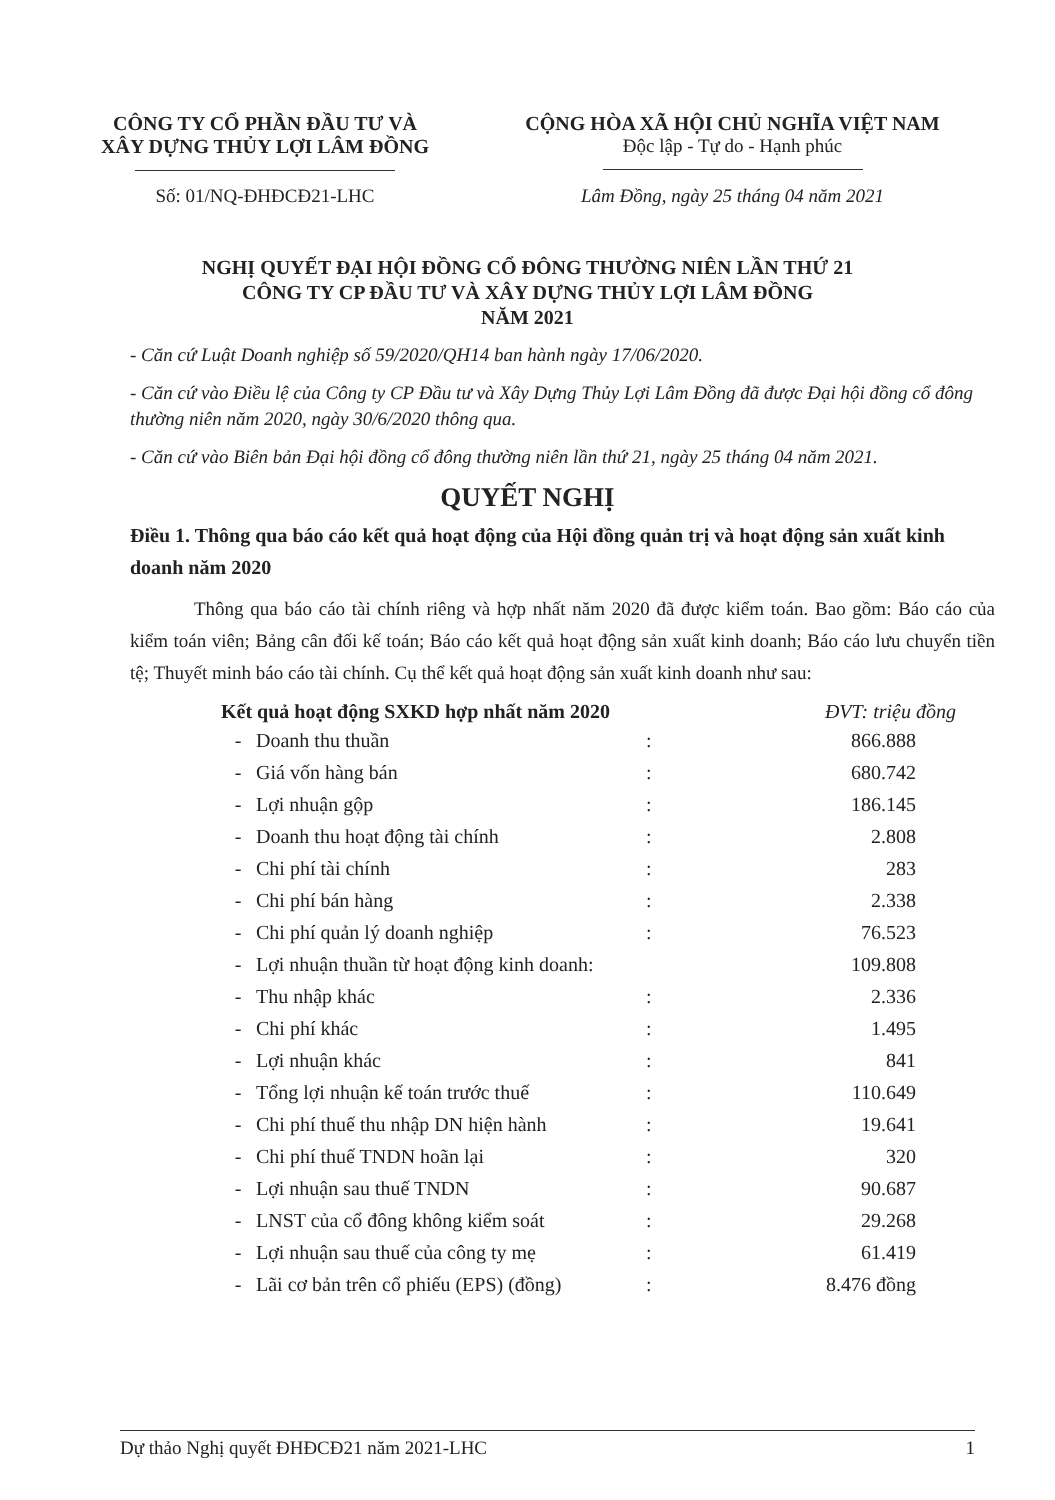CÔNG TY CỔ PHẦN ĐẦU TƯ VÀ
XÂY DỰNG THỦY LỢI LÂM ĐỒNG
CỘNG HÒA XÃ HỘI CHỦ NGHĨA VIỆT NAM
Độc lập - Tự do - Hạnh phúc
Số: 01/NQ-ĐHĐCĐ21-LHC Lâm Đồng, ngày 25 tháng 04 năm 2021
NGHỊ QUYẾT ĐẠI HỘI ĐỒNG CỔ ĐÔNG THƯỜNG NIÊN LẦN THỨ 21
CÔNG TY CP ĐẦU TƯ VÀ XÂY DỰNG THỦY LỢI LÂM ĐỒNG
NĂM 2021
- Căn cứ Luật Doanh nghiệp số 59/2020/QH14 ban hành ngày 17/06/2020.
- Căn cứ vào Điều lệ của Công ty CP Đầu tư và Xây Dựng Thủy Lợi Lâm Đồng đã được Đại hội đồng cổ đông thường niên năm 2020, ngày 30/6/2020 thông qua.
- Căn cứ vào Biên bản Đại hội đồng cổ đông thường niên lần thứ 21, ngày 25 tháng 04 năm 2021.
QUYẾT NGHỊ
Điều 1. Thông qua báo cáo kết quả hoạt động của Hội đồng quản trị và hoạt động sản xuất kinh doanh năm 2020
Thông qua báo cáo tài chính riêng và hợp nhất năm 2020 đã được kiểm toán. Bao gồm: Báo cáo của kiểm toán viên; Bảng cân đối kế toán; Báo cáo kết quả hoạt động sản xuất kinh doanh; Báo cáo lưu chuyển tiền tệ; Thuyết minh báo cáo tài chính. Cụ thể kết quả hoạt động sản xuất kinh doanh như sau:
| Kết quả hoạt động SXKD hợp nhất năm 2020 | | | ĐVT: triệu đồng |
| --- | --- | --- | --- |
| - | Doanh thu thuần | : | 866.888 |
| - | Giá vốn hàng bán | : | 680.742 |
| - | Lợi nhuận gộp | : | 186.145 |
| - | Doanh thu hoạt động tài chính | : | 2.808 |
| - | Chi phí tài chính | : | 283 |
| - | Chi phí bán hàng | : | 2.338 |
| - | Chi phí quản lý doanh nghiệp | : | 76.523 |
| - | Lợi nhuận thuần từ hoạt động kinh doanh: | | 109.808 |
| - | Thu nhập khác | : | 2.336 |
| - | Chi phí khác | : | 1.495 |
| - | Lợi nhuận khác | : | 841 |
| - | Tổng lợi nhuận kế toán trước thuế | : | 110.649 |
| - | Chi phí thuế thu nhập DN hiện hành | : | 19.641 |
| - | Chi phí thuế TNDN hoãn lại | : | 320 |
| - | Lợi nhuận sau thuế TNDN | : | 90.687 |
| - | LNST của cổ đông không kiểm soát | : | 29.268 |
| - | Lợi nhuận sau thuế của công ty mẹ | : | 61.419 |
| - | Lãi cơ bản trên cổ phiếu (EPS) (đồng) | : | 8.476 đồng |
Dự thảo Nghị quyết ĐHĐCĐ21 năm 2021-LHC 1